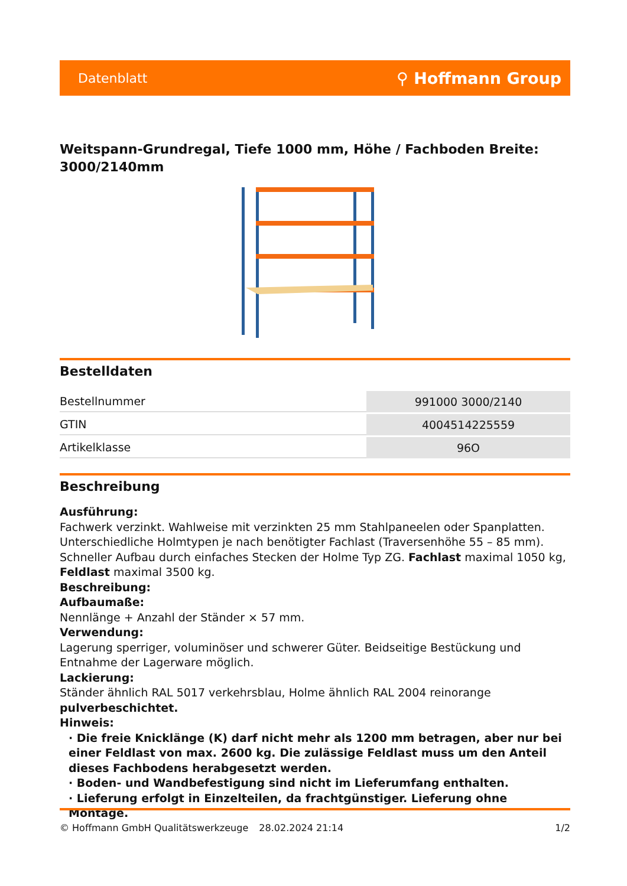Datenblatt ⚲ Hoffmann Group
Weitspann-Grundregal, Tiefe 1000 mm, Höhe / Fachboden Breite: 3000/2140mm
Bestelldaten
| Bestellnummer | 991000 3000/2140 |
| GTIN | 4004514225559 |
| Artikelklasse | 96O |
Beschreibung
Ausführung:
Fachwerk verzinkt. Wahlweise mit verzinkten 25 mm Stahlpaneelen oder Spanplatten. Unterschiedliche Holmtypen je nach benötigter Fachlast (Traversenhöhe 55 – 85 mm). Schneller Aufbau durch einfaches Stecken der Holme Typ ZG. Fachlast maximal 1050 kg, Feldlast maximal 3500 kg.
Beschreibung:
Aufbaumaße:
Nennlänge + Anzahl der Ständer × 57 mm.
Verwendung:
Lagerung sperriger, voluminöser und schwerer Güter. Beidseitige Bestückung und Entnahme der Lagerware möglich.
Lackierung:
Ständer ähnlich RAL 5017 verkehrsblau, Holme ähnlich RAL 2004 reinorange pulverbeschichtet.
Hinweis:
· Die freie Knicklänge (K) darf nicht mehr als 1200 mm betragen, aber nur bei einer Feldlast von max. 2600 kg. Die zulässige Feldlast muss um den Anteil dieses Fachbodens herabgesetzt werden.
· Boden- und Wandbefestigung sind nicht im Lieferumfang enthalten.
· Lieferung erfolgt in Einzelteilen, da frachtgünstiger. Lieferung ohne Montage.
© Hoffmann GmbH Qualitätswerkzeuge 28.02.2024 21:14 1/2